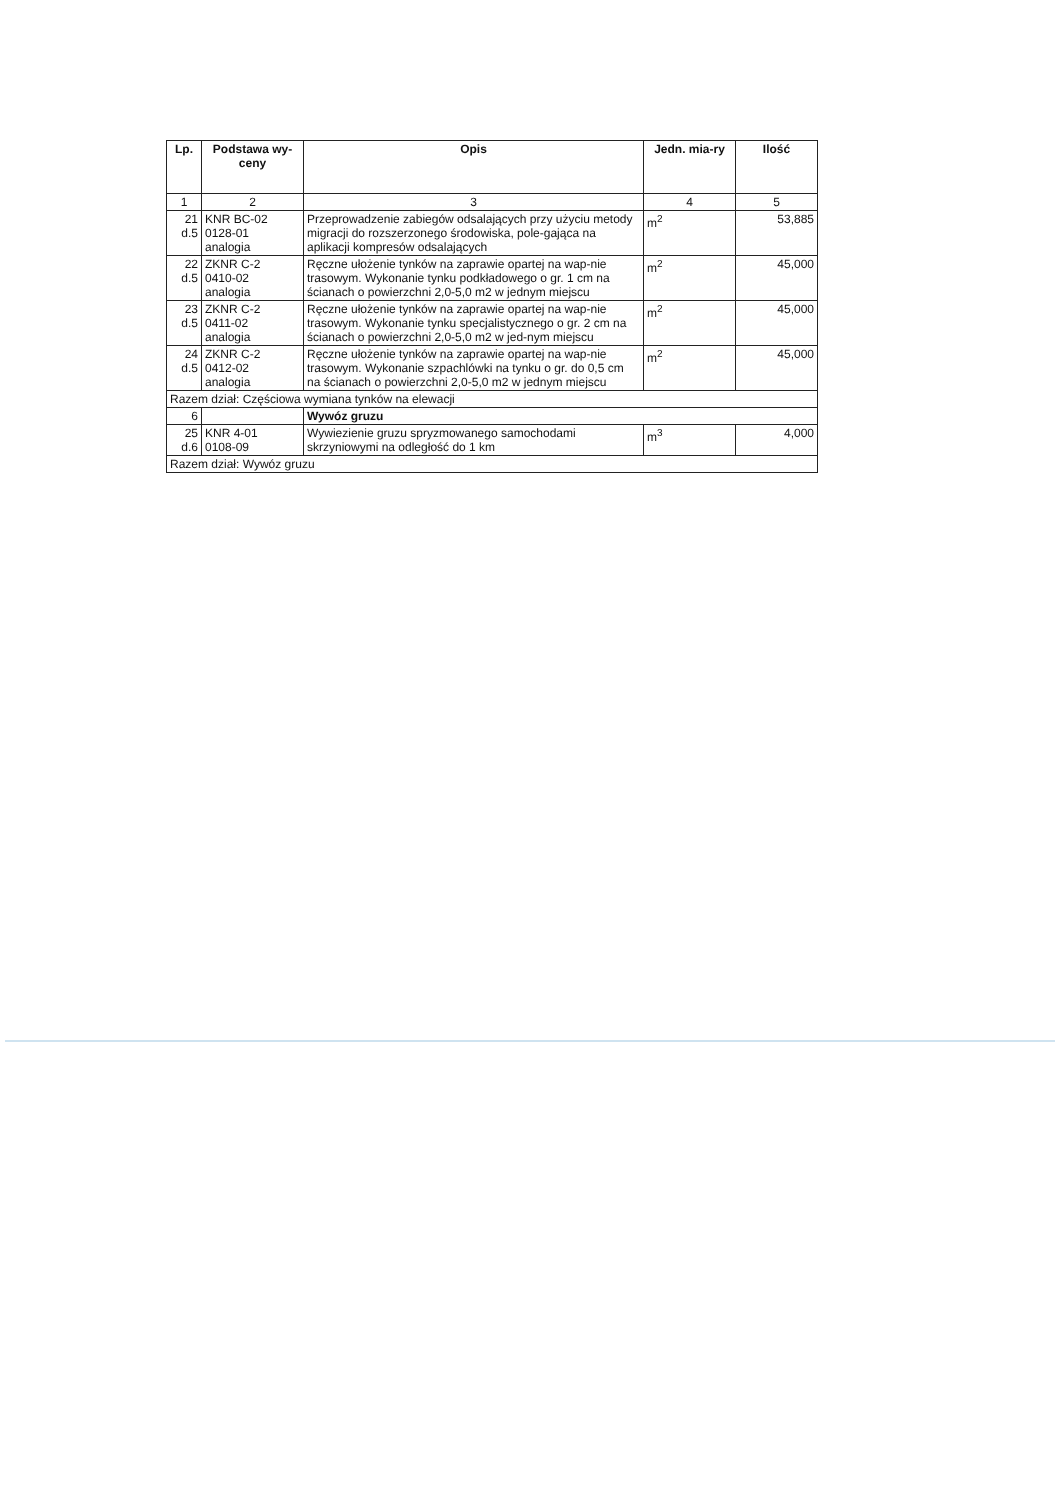| Lp. | Podstawa wy-ceny | Opis | Jedn. mia-ry | Ilość |
| --- | --- | --- | --- | --- |
| 1 | 2 | 3 | 4 | 5 |
| 21 d.5 | KNR BC-02 0128-01 analogia | Przeprowadzenie zabiegów odsalających przy użyciu metody migracji do rozszerzonego środowiska, pole-gająca na aplikacji kompresów odsalających | m<sup>2</sup> | 53,885 |
| 22 d.5 | ZKNR C-2 0410-02 analogia | Ręczne ułożenie tynków na zaprawie opartej na wap-nie trasowym. Wykonanie tynku podkładowego o gr. 1 cm na ścianach o powierzchni 2,0-5,0 m2 w jednym miejscu | m<sup>2</sup> | 45,000 |
| 23 d.5 | ZKNR C-2 0411-02 analogia | Ręczne ułożenie tynków na zaprawie opartej na wap-nie trasowym. Wykonanie tynku specjalistycznego o gr. 2 cm na ścianach o powierzchni 2,0-5,0 m2 w jed-nym miejscu | m<sup>2</sup> | 45,000 |
| 24 d.5 | ZKNR C-2 0412-02 analogia | Ręczne ułożenie tynków na zaprawie opartej na wap-nie trasowym. Wykonanie szpachlówki na tynku o gr. do 0,5 cm na ścianach o powierzchni 2,0-5,0 m2 w jednym miejscu | m<sup>2</sup> | 45,000 |
| Razem dział: Częściowa wymiana tynków na elewacji | | | | |
| 6 | | Wywóz gruzu | | |
| 25 d.6 | KNR 4-01 0108-09 | Wywiezienie gruzu spryzmowanego samochodami skrzyniowymi na odległość do 1 km | m<sup>3</sup> | 4,000 |
| Razem dział: Wywóz gruzu | | | | |